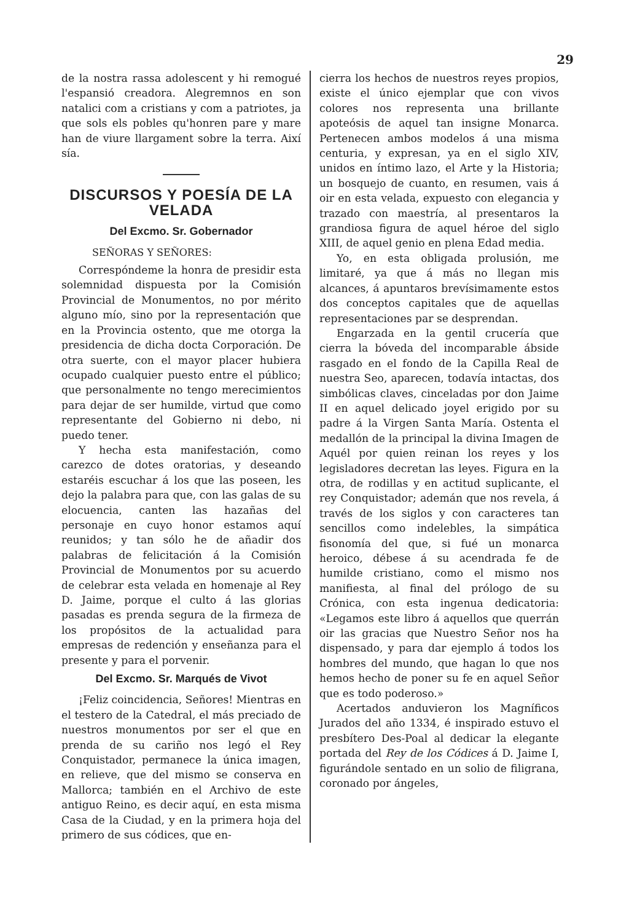29
de la nostra rassa adolescent y hi remogué l'espansió creadora. Alegremnos en son natalici com a cristians y com a patriotes, ja que sols els pobles qu'honren pare y mare han de viure llargament sobre la terra. Així sía.
DISCURSOS Y POESÍA DE LA VELADA
Del Excmo. Sr. Gobernador
SEÑORAS Y SEÑORES:
Correspóndeme la honra de presidir esta solemnidad dispuesta por la Comisión Provincial de Monumentos, no por mérito alguno mío, sino por la representación que en la Provincia ostento, que me otorga la presidencia de dicha docta Corporación. De otra suerte, con el mayor placer hubiera ocupado cualquier puesto entre el público; que personalmente no tengo merecimientos para dejar de ser humilde, virtud que como representante del Gobierno ni debo, ni puedo tener.
Y hecha esta manifestación, como carezco de dotes oratorias, y deseando estaréis escuchar á los que las poseen, les dejo la palabra para que, con las galas de su elocuencia, canten las hazañas del personaje en cuyo honor estamos aquí reunidos; y tan sólo he de añadir dos palabras de felicitación á la Comisión Provincial de Monumentos por su acuerdo de celebrar esta velada en homenaje al Rey D. Jaime, porque el culto á las glorias pasadas es prenda segura de la firmeza de los propósitos de la actualidad para empresas de redención y enseñanza para el presente y para el porvenir.
Del Excmo. Sr. Marqués de Vivot
¡Feliz coincidencia, Señores! Mientras en el testero de la Catedral, el más preciado de nuestros monumentos por ser el que en prenda de su cariño nos legó el Rey Conquistador, permanece la única imagen, en relieve, que del mismo se conserva en Mallorca; también en el Archivo de este antiguo Reino, es decir aquí, en esta misma Casa de la Ciudad, y en la primera hoja del primero de sus códices, que en-
cierra los hechos de nuestros reyes propios, existe el único ejemplar que con vivos colores nos representa una brillante apoteósis de aquel tan insigne Monarca. Pertenecen ambos modelos á una misma centuria, y expresan, ya en el siglo XIV, unidos en íntimo lazo, el Arte y la Historia; un bosquejo de cuanto, en resumen, vais á oir en esta velada, expuesto con elegancia y trazado con maestría, al presentaros la grandiosa figura de aquel héroe del siglo XIII, de aquel genio en plena Edad media.
Yo, en esta obligada prolusión, me limitaré, ya que á más no llegan mis alcances, á apuntaros brevísimamente estos dos conceptos capitales que de aquellas representaciones par se desprendan.
Engarzada en la gentil crucería que cierra la bóveda del incomparable ábside rasgado en el fondo de la Capilla Real de nuestra Seo, aparecen, todavía intactas, dos simbólicas claves, cinceladas por don Jaime II en aquel delicado joyel erigido por su padre á la Virgen Santa María. Ostenta el medallón de la principal la divina Imagen de Aquél por quien reinan los reyes y los legisladores decretan las leyes. Figura en la otra, de rodillas y en actitud suplicante, el rey Conquistador; ademán que nos revela, á través de los siglos y con caracteres tan sencillos como indelebles, la simpática fisonomía del que, si fué un monarca heroico, débese á su acendrada fe de humilde cristiano, como el mismo nos manifiesta, al final del prólogo de su Crónica, con esta ingenua dedicatoria: «Legamos este libro á aquellos que querrán oir las gracias que Nuestro Señor nos ha dispensado, y para dar ejemplo á todos los hombres del mundo, que hagan lo que nos hemos hecho de poner su fe en aquel Señor que es todo poderoso.»
Acertados anduvieron los Magníficos Jurados del año 1334, é inspirado estuvo el presbítero Des-Poal al dedicar la elegante portada del Rey de los Códices á D. Jaime I, figurándole sentado en un solio de filigrana, coronado por ángeles,